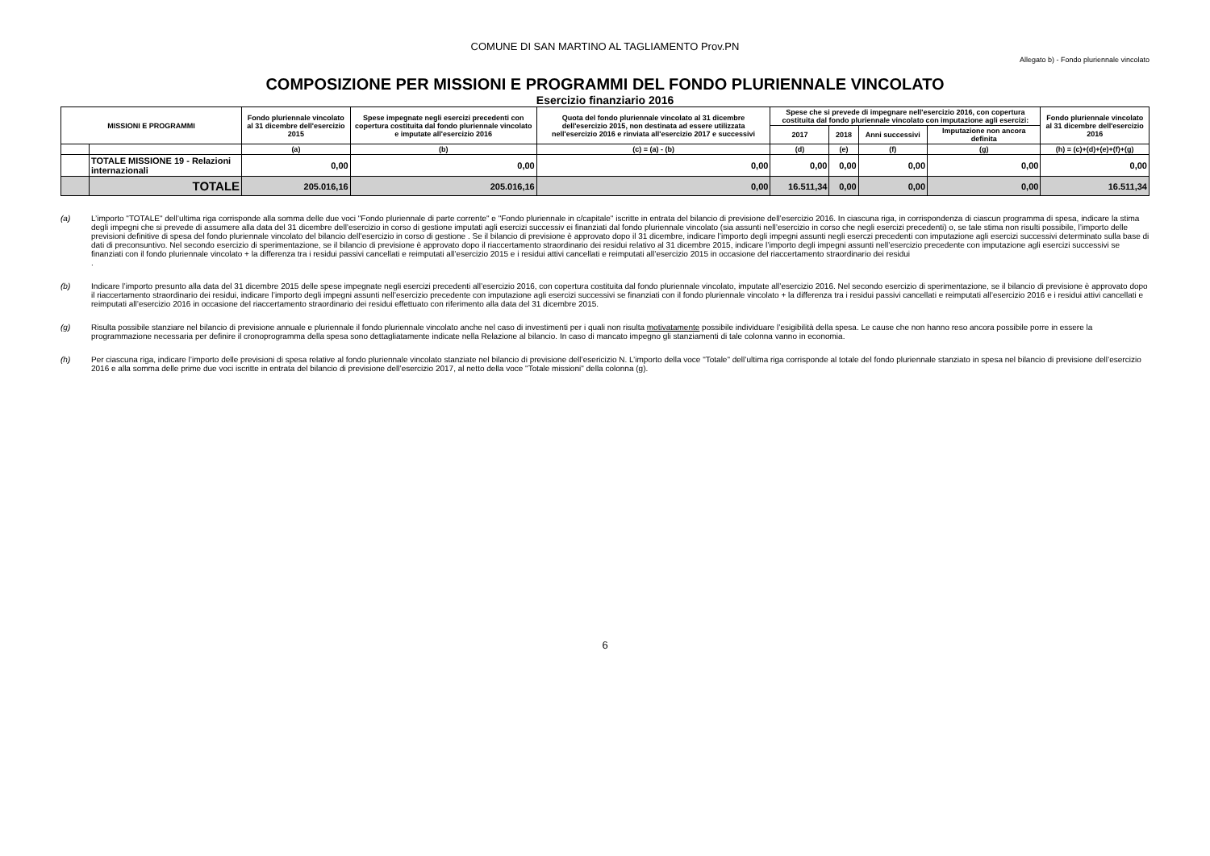COMUNE DI SAN MARTINO AL TAGLIAMENTO Prov.PN
Allegato b) - Fondo pluriennale vincolato
COMPOSIZIONE PER MISSIONI E PROGRAMMI DEL FONDO PLURIENNALE VINCOLATO
Esercizio finanziario 2016
| MISSIONI E PROGRAMMI | | Fondo pluriennale vincolato al 31 dicembre dell'esercizio 2015 | Spese impegnate negli esercizi precedenti con copertura costituita dal fondo pluriennale vincolato e imputate all'esercizio 2016 | Quota del fondo pluriennale vincolato al 31 dicembre dell'esercizio 2015, non destinata ad essere utilizzata nell'esercizio 2016 e rinviata all'esercizio 2017 e successivi | Spese che si prevede di impegnare nell'esercizio 2016, con copertura costituita dal fondo pluriennale vincolato con imputazione agli esercizi: | | | | Fondo pluriennale vincolato al 31 dicembre dell'esercizio 2016 |
| --- | --- | --- | --- | --- | --- | --- | --- | --- | --- |
| | | | | | 2017 | 2018 | Anni successivi | Imputazione non ancora definita | |
| | | (a) | (b) | (c) = (a) - (b) | (d) | (e) | (f) | (g) | (h) = (c)+(d)+(e)+(f)+(g) |
| | TOTALE MISSIONE 19 - Relazioni internazionali | 0,00 | 0,00 | 0,00 | 0,00 | 0,00 | 0,00 | 0,00 | 0,00 |
| | TOTALE | 205.016,16 | 205.016,16 | 0,00 | 16.511,34 | 0,00 | 0,00 | 0,00 | 16.511,34 |
(a) L’importo "TOTALE" dell’ultima riga corrisponde alla somma delle due voci "Fondo pluriennale di parte corrente" e "Fondo pluriennale in c/capitale" iscritte in entrata del bilancio di previsione dell’esercizio 2016. In ciascuna riga, in corrispondenza di ciascun programma di spesa, indicare la stima degli impegni che si prevede di assumere alla data del 31 dicembre dell’esercizio in corso di gestione imputati agli esercizi successiv ei finanziati dal fondo pluriennale vincolato (sia assunti nell’esercizio in corso che negli esercizi precedenti) o, se tale stima non risulti possibile, l’importo delle previsioni definitive di spesa del fondo pluriennale vincolato del bilancio dell’esercizio in corso di gestione . Se il bilancio di previsione è approvato dopo il 31 dicembre, indicare l’importo degli impegni assunti negli eserczi precedenti con imputazione agli esercizi successivi determinato sulla base di dati di preconsuntivo. Nel secondo esercizio di sperimentazione, se il bilancio di previsione è approvato dopo il riaccertamento straordinario dei residui relativo al 31 dicembre 2015, indicare l’importo degli impegni assunti nell’esercizio precedente con imputazione agli esercizi successivi se finanziati con il fondo pluriennale vincolato + la differenza tra i residui passivi cancellati e reimputati all’esercizio 2015 e i residui attivi cancellati e reimputati all’esercizio 2015 in occasione del riaccertamento straordinario dei residui
.
(b) Indicare l’importo presunto alla data del 31 dicembre 2015 delle spese impegnate negli esercizi precedenti all’esercizio 2016, con copertura costituita dal fondo pluriennale vincolato, imputate all’esercizio 2016. Nel secondo esercizio di sperimentazione, se il bilancio di previsione è approvato dopo il riaccertamento straordinario dei residui, indicare l’importo degli impegni assunti nell’esercizio precedente con imputazione agli esercizi successivi se finanziati con il fondo pluriennale vincolato + la differenza tra i residui passivi cancellati e reimputati all’esercizio 2016 e i residui attivi cancellati e reimputati all’esercizio 2016 in occasione del riaccertamento straordinario dei residui effettuato con riferimento alla data del 31 dicembre 2015.
(g) Risulta possibile stanziare nel bilancio di previsione annuale e pluriennale il fondo pluriennale vincolato anche nel caso di investimenti per i quali non risulta motivatamente possibile individuare l’esigibilità della spesa. Le cause che non hanno reso ancora possibile porre in essere la programmazione necessaria per definire il cronoprogramma della spesa sono dettagliatamente indicate nella Relazione al bilancio. In caso di mancato impegno gli stanziamenti di tale colonna vanno in economia.
(h) Per ciascuna riga, indicare l’importo delle previsioni di spesa relative al fondo pluriennale vincolato stanziate nel bilancio di previsione dell’esericizio N. L’importo della voce "Totale" dell’ultima riga corrisponde al totale del fondo pluriennale stanziato in spesa nel bilancio di previsione dell’esercizio 2016 e alla somma delle prime due voci iscritte in entrata del bilancio di previsione dell’esercizio 2017, al netto della voce "Totale missioni" della colonna (g).
6